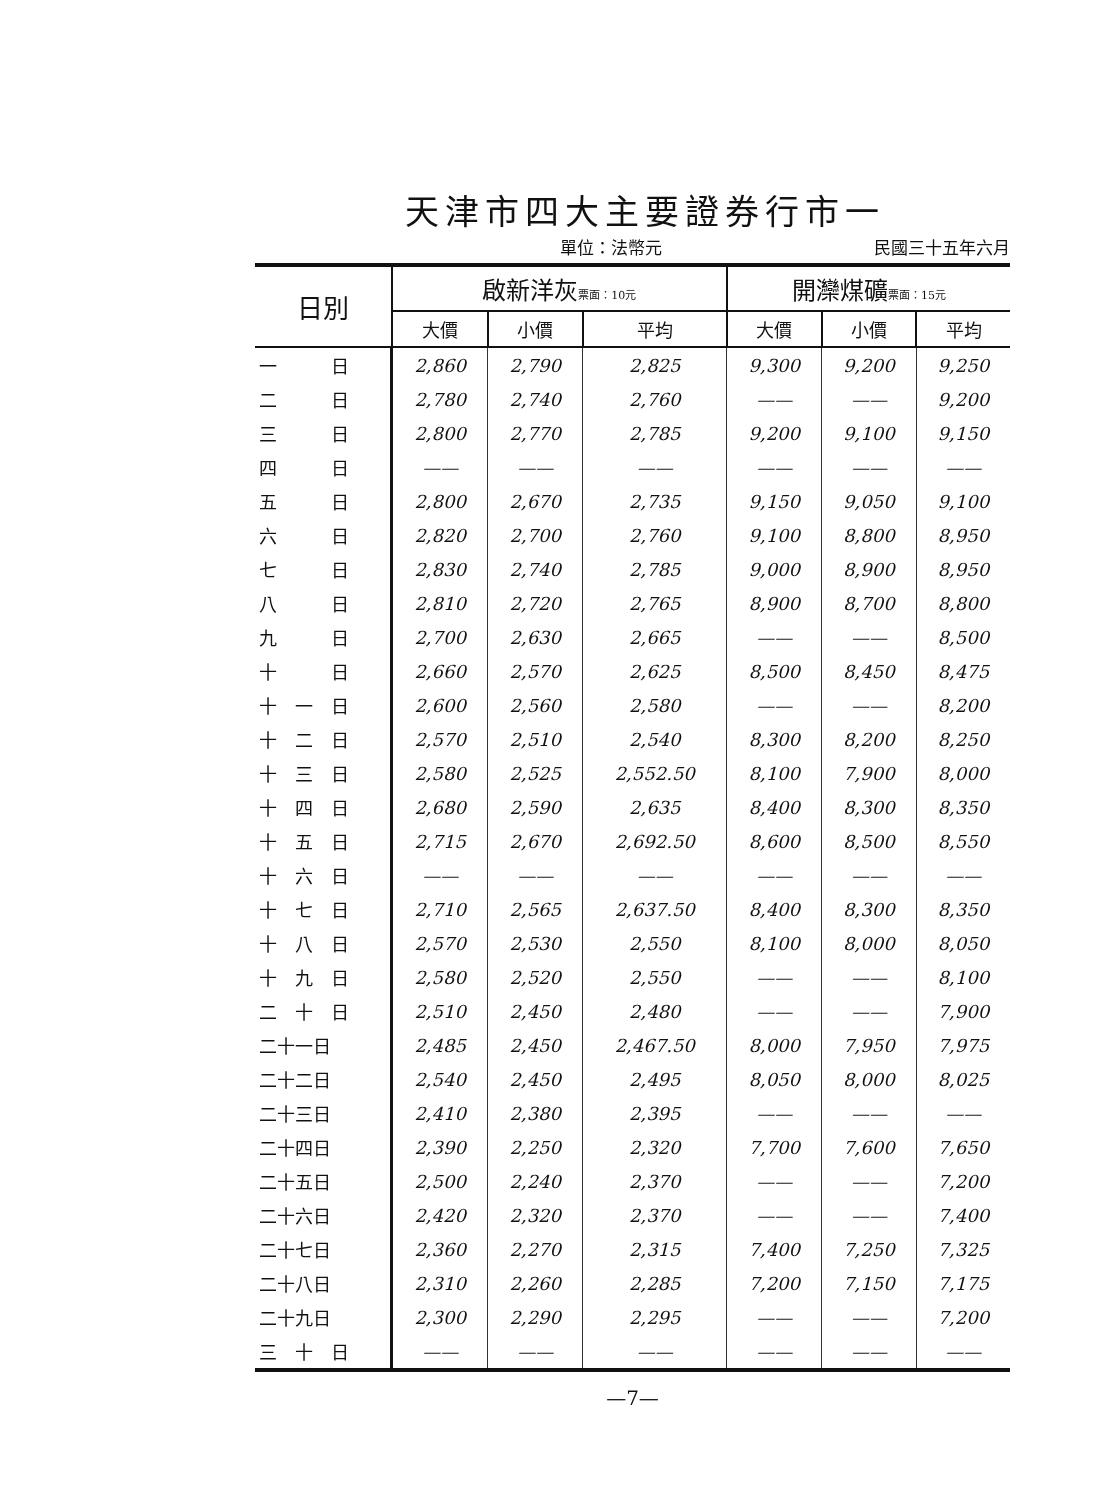天津市四大主要證券行市一
單位：法幣元 民國三十五年六月
| 日別 | 啟新洋灰 票面：10元 | | | 開灤煤礦 票面：15元 | | |
| --- | --- | --- | --- | --- | --- | --- |
| | 大價 | 小價 | 平均 | 大價 | 小價 | 平均 |
| 一 日 | 2,860 | 2,790 | 2,825 | 9,300 | 9,200 | 9,250 |
| 二 日 | 2,780 | 2,740 | 2,760 | —— | —— | 9,200 |
| 三 日 | 2,800 | 2,770 | 2,785 | 9,200 | 9,100 | 9,150 |
| 四 日 | —— | —— | —— | —— | —— | —— |
| 五 日 | 2,800 | 2,670 | 2,735 | 9,150 | 9,050 | 9,100 |
| 六 日 | 2,820 | 2,700 | 2,760 | 9,100 | 8,800 | 8,950 |
| 七 日 | 2,830 | 2,740 | 2,785 | 9,000 | 8,900 | 8,950 |
| 八 日 | 2,810 | 2,720 | 2,765 | 8,900 | 8,700 | 8,800 |
| 九 日 | 2,700 | 2,630 | 2,665 | —— | —— | 8,500 |
| 十 日 | 2,660 | 2,570 | 2,625 | 8,500 | 8,450 | 8,475 |
| 十 一 日 | 2,600 | 2,560 | 2,580 | —— | —— | 8,200 |
| 十 二 日 | 2,570 | 2,510 | 2,540 | 8,300 | 8,200 | 8,250 |
| 十 三 日 | 2,580 | 2,525 | 2,552.50 | 8,100 | 7,900 | 8,000 |
| 十 四 日 | 2,680 | 2,590 | 2,635 | 8,400 | 8,300 | 8,350 |
| 十 五 日 | 2,715 | 2,670 | 2,692.50 | 8,600 | 8,500 | 8,550 |
| 十 六 日 | —— | —— | —— | —— | —— | —— |
| 十 七 日 | 2,710 | 2,565 | 2,637.50 | 8,400 | 8,300 | 8,350 |
| 十 八 日 | 2,570 | 2,530 | 2,550 | 8,100 | 8,000 | 8,050 |
| 十 九 日 | 2,580 | 2,520 | 2,550 | —— | —— | 8,100 |
| 二 十 日 | 2,510 | 2,450 | 2,480 | —— | —— | 7,900 |
| 二十一日 | 2,485 | 2,450 | 2,467.50 | 8,000 | 7,950 | 7,975 |
| 二十二日 | 2,540 | 2,450 | 2,495 | 8,050 | 8,000 | 8,025 |
| 二十三日 | 2,410 | 2,380 | 2,395 | —— | —— | —— |
| 二十四日 | 2,390 | 2,250 | 2,320 | 7,700 | 7,600 | 7,650 |
| 二十五日 | 2,500 | 2,240 | 2,370 | —— | —— | 7,200 |
| 二十六日 | 2,420 | 2,320 | 2,370 | —— | —— | 7,400 |
| 二十七日 | 2,360 | 2,270 | 2,315 | 7,400 | 7,250 | 7,325 |
| 二十八日 | 2,310 | 2,260 | 2,285 | 7,200 | 7,150 | 7,175 |
| 二十九日 | 2,300 | 2,290 | 2,295 | —— | —— | 7,200 |
| 三 十 日 | —— | —— | —— | —— | —— | —— |
—7—